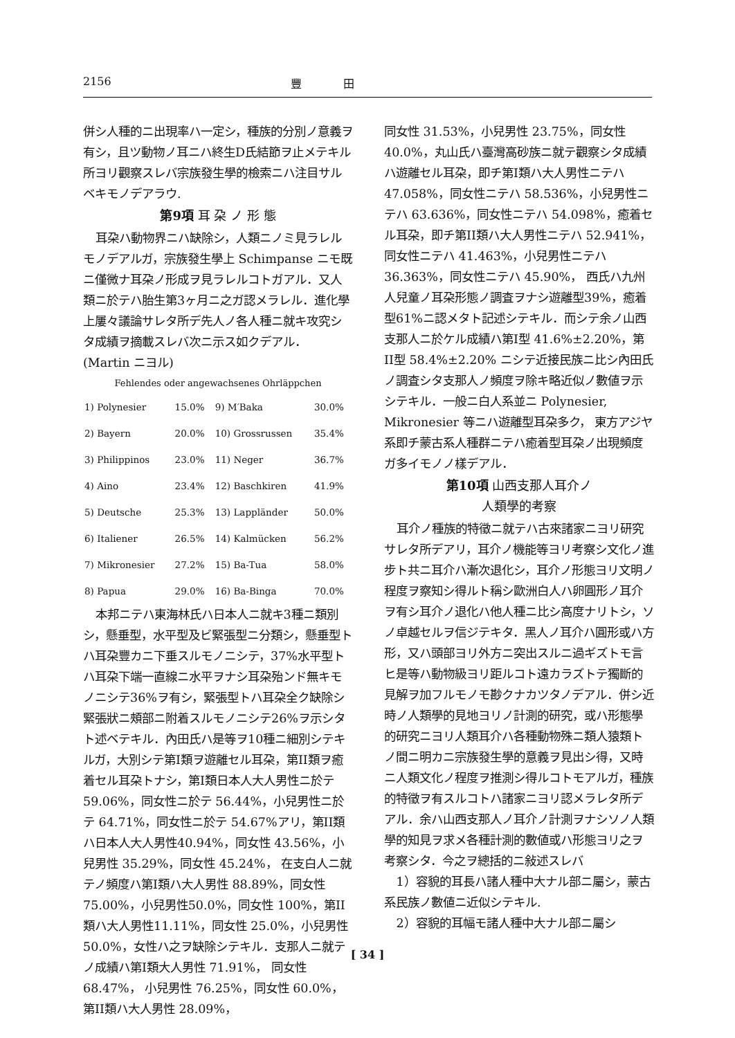2156 豐田
併シ人種的ニ出現率ハ一定シ，種族的分別ノ意義ヲ有シ，且ツ動物ノ耳ニハ終生D氏結節ヲ止メテキル所ヨリ觀察スレバ宗族發生學的檢索ニハ注目サルベキモノデアラウ.
第9項 耳 朶 ノ 形 態
耳朶ハ動物界ニハ缺除シ，人類ニノミ見ラレルモノデアルガ，宗族發生學上 Schimpanse ニモ既ニ僅微ナ耳朶ノ形成ヲ見ラレルコトガアル．又人類ニ於テハ胎生第3ヶ月ニ之ガ認メラレル．進化學上屢々議論サレタ所デ先人ノ各人種ニ就キ攻究シタ成績ヲ摘載スレバ次ニ示ス如クデアル．(Martin ニヨル)
Fehlendes oder angewachsenes Ohrläppchen
| 1) Polynesier | 15.0% | 9) M′Baka | 30.0% |
| 2) Bayern | 20.0% | 10) Grossrussen | 35.4% |
| 3) Philippinos | 23.0% | 11) Neger | 36.7% |
| 4) Aino | 23.4% | 12) Baschkiren | 41.9% |
| 5) Deutsche | 25.3% | 13) Lappländer | 50.0% |
| 6) Italiener | 26.5% | 14) Kalmücken | 56.2% |
| 7) Mikronesier | 27.2% | 15) Ba-Tua | 58.0% |
| 8) Papua | 29.0% | 16) Ba-Binga | 70.0% |
本邦ニテハ東海林氏ハ日本人ニ就キ3種ニ類別シ，懸垂型，水平型及ビ緊張型ニ分類シ，懸垂型トハ耳朶豐カニ下垂スルモノニシテ，37%水平型トハ耳朶下端一直線ニ水平ヲナシ耳朶殆ンド無キモノニシテ36%ヲ有シ，緊張型トハ耳朶全ク缺除シ緊張狀ニ頰部ニ附着スルモノニシテ26%ヲ示シタト述ベテキル．內田氏ハ是等ヲ10種ニ細別シテキルガ，大別シテ第I類ヲ遊離セル耳朶，第II類ヲ癒着セル耳朶トナシ，第I類日本人大人男性ニ於テ 59.06%，同女性ニ於テ 56.44%，小兒男性ニ於テ 64.71%，同女性ニ於テ 54.67%アリ，第II類ハ日本人大人男性40.94%，同女性 43.56%，小兒男性 35.29%，同女性 45.24%， 在支白人ニ就テノ頻度ハ第I類ハ大人男性 88.89%，同女性 75.00%，小兒男性50.0%，同女性 100%，第II類ハ大人男性11.11%，同女性 25.0%，小兒男性 50.0%，女性ハ之ヲ缺除シテキル．支那人ニ就テノ成績ハ第I類大人男性 71.91%， 同女性 68.47%， 小兒男性 76.25%，同女性 60.0%，第II類ハ大人男性 28.09%，
同女性 31.53%，小兒男性 23.75%，同女性 40.0%，丸山氏ハ臺灣高砂族ニ就テ觀察シタ成績ハ遊離セル耳朶，即チ第I類ハ大人男性ニテハ47.058%，同女性ニテハ 58.536%，小兒男性ニテハ 63.636%，同女性ニテハ 54.098%，癒着セル耳朶，即チ第II類ハ大人男性ニテハ 52.941%，同女性ニテハ 41.463%，小兒男性ニテハ 36.363%，同女性ニテハ 45.90%， 西氏ハ九州人兒童ノ耳朶形態ノ調査ヲナシ遊離型39%，癒着型61%ニ認メタト記述シテキル．而シテ余ノ山西支那人ニ於ケル成績ハ第I型 41.6%±2.20%，第II型 58.4%±2.20% ニシテ近接民族ニ比シ內田氏ノ調査シタ支那人ノ頻度ヲ除キ略近似ノ數値ヲ示シテキル．一般ニ白人系並ニ Polynesier, Mikronesier 等ニハ遊離型耳朶多ク， 東方アジヤ系即チ蒙古系人種群ニテハ癒着型耳朶ノ出現頻度ガ多イモノノ樣デアル．
第10項 山西支那人耳介ノ
人類學的考察
耳介ノ種族的特徵ニ就テハ古來諸家ニヨリ研究サレタ所デアリ，耳介ノ機能等ヨリ考察シ文化ノ進步ト共ニ耳介ハ漸次退化シ，耳介ノ形態ヨリ文明ノ程度ヲ察知シ得ルト稱シ歐洲白人ハ卵圓形ノ耳介ヲ有シ耳介ノ退化ハ他人種ニ比シ高度ナリトシ，ソノ卓越セルヲ信ジテキタ．黑人ノ耳介ハ圓形或ハ方形，又ハ頭部ヨリ外方ニ突出スルニ過ギズトモ言ヒ是等ハ動物級ヨリ距ルコト遠カラズトテ獨斷的見解ヲ加フルモノモ尠クナカツタノデアル．併シ近時ノ人類學的見地ヨリノ計測的研究，或ハ形態學的研究ニヨリ人類耳介ハ各種動物殊ニ類人猿類トノ間ニ明カニ宗族發生學的意義ヲ見出シ得，又時ニ人類文化ノ程度ヲ推測シ得ルコトモアルガ，種族的特徵ヲ有スルコトハ諸家ニヨリ認メラレタ所デアル．余ハ山西支那人ノ耳介ノ計測ヲナシソノ人類學的知見ヲ求メ各種計測的數値或ハ形態ヨリ之ヲ考察シタ．今之ヲ總括的ニ敍述スレバ
1）容貌的耳長ハ諸人種中大ナル部ニ屬シ，蒙古系民族ノ數値ニ近似シテキル.
2）容貌的耳幅モ諸人種中大ナル部ニ屬シ
[ 34 ]